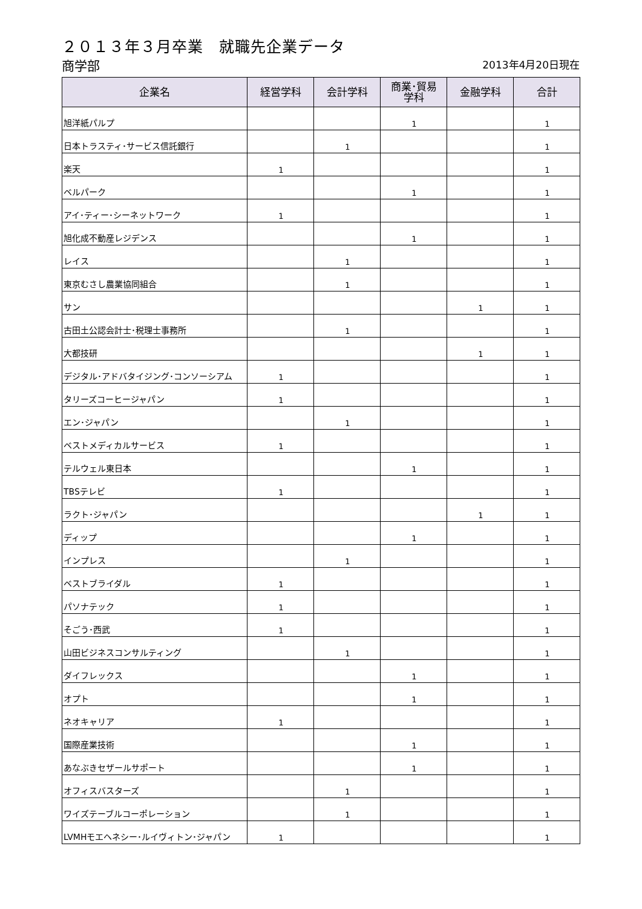２０１３年３月卒業　就職先企業データ
商学部
2013年4月20日現在
| 企業名 | 経営学科 | 会計学科 | 商業･貿易 学科 | 金融学科 | 合計 |
| --- | --- | --- | --- | --- | --- |
| 旭洋紙パルプ | | | 1 | | 1 |
| 日本トラスティ･サービス信託銀行 | | 1 | | | 1 |
| 楽天 | 1 | | | | 1 |
| ベルパーク | | | 1 | | 1 |
| アイ･ティー･シーネットワーク | 1 | | | | 1 |
| 旭化成不動産レジデンス | | | 1 | | 1 |
| レイス | | 1 | | | 1 |
| 東京むさし農業協同組合 | | 1 | | | 1 |
| サン | | | | 1 | 1 |
| 古田土公認会計士･税理士事務所 | | 1 | | | 1 |
| 大都技研 | | | | 1 | 1 |
| デジタル･アドバタイジング･コンソーシアム | 1 | | | | 1 |
| タリーズコーヒージャパン | 1 | | | | 1 |
| エン･ジャパン | | 1 | | | 1 |
| ベストメディカルサービス | 1 | | | | 1 |
| テルウェル東日本 | | | 1 | | 1 |
| TBSテレビ | 1 | | | | 1 |
| ラクト･ジャパン | | | | 1 | 1 |
| ディップ | | | 1 | | 1 |
| インプレス | | 1 | | | 1 |
| ベストブライダル | 1 | | | | 1 |
| パソナテック | 1 | | | | 1 |
| そごう･西武 | 1 | | | | 1 |
| 山田ビジネスコンサルティング | | 1 | | | 1 |
| ダイフレックス | | | 1 | | 1 |
| オプト | | | 1 | | 1 |
| ネオキャリア | 1 | | | | 1 |
| 国際産業技術 | | | 1 | | 1 |
| あなぶきセザールサポート | | | 1 | | 1 |
| オフィスバスターズ | | 1 | | | 1 |
| ワイズテーブルコーポレーション | | 1 | | | 1 |
| LVMHモエヘネシー･ルイヴィトン･ジャパン | 1 | | | | 1 |